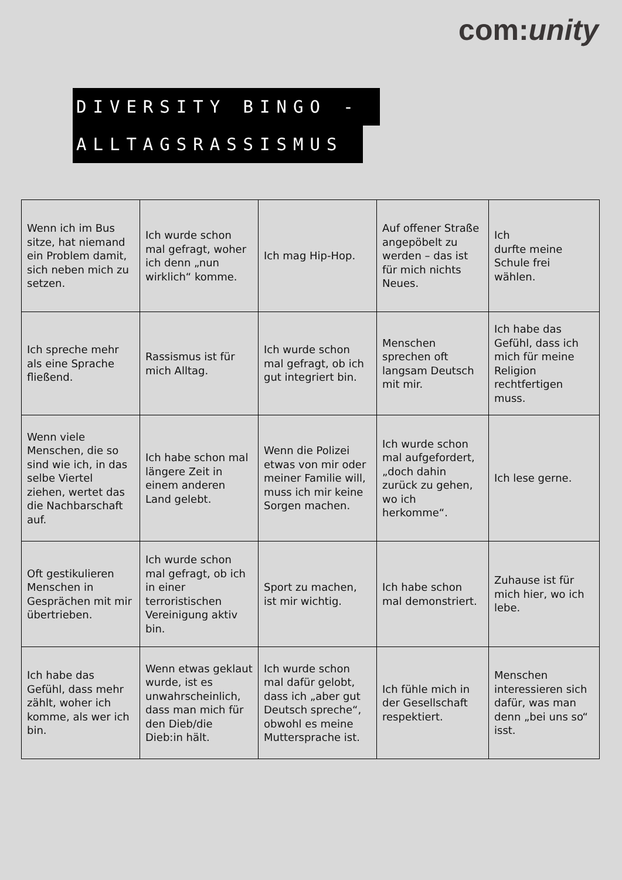com:unity
DIVERSITY BINGO -
ALLTAGSRASSISMUS
| Wenn ich im Bus sitze, hat niemand ein Problem damit, sich neben mich zu setzen. | Ich wurde schon mal gefragt, woher ich denn „nun wirklich“ komme. | Ich mag Hip-Hop. | Auf offener Straße angepöbelt zu werden – das ist für mich nichts Neues. | Ich durfte meine Schule frei wählen. |
| Ich spreche mehr als eine Sprache fließend. | Rassismus ist für mich Alltag. | Ich wurde schon mal gefragt, ob ich gut integriert bin. | Menschen sprechen oft langsam Deutsch mit mir. | Ich habe das Gefühl, dass ich mich für meine Religion rechtfertigen muss. |
| Wenn viele Menschen, die so sind wie ich, in das selbe Viertel ziehen, wertet das die Nachbarschaft auf. | Ich habe schon mal längere Zeit in einem anderen Land gelebt. | Wenn die Polizei etwas von mir oder meiner Familie will, muss ich mir keine Sorgen machen. | Ich wurde schon mal aufgefordert, „doch dahin zurück zu gehen, wo ich herkomme“. | Ich lese gerne. |
| Oft gestikulieren Menschen in Gesprächen mit mir übertrieben. | Ich wurde schon mal gefragt, ob ich in einer terroristischen Vereinigung aktiv bin. | Sport zu machen, ist mir wichtig. | Ich habe schon mal demonstriert. | Zuhause ist für mich hier, wo ich lebe. |
| Ich habe das Gefühl, dass mehr zählt, woher ich komme, als wer ich bin. | Wenn etwas geklaut wurde, ist es unwahrscheinlich, dass man mich für den Dieb/die Dieb:in hält. | Ich wurde schon mal dafür gelobt, dass ich „aber gut Deutsch spreche“, obwohl es meine Muttersprache ist. | Ich fühle mich in der Gesellschaft respektiert. | Menschen interessieren sich dafür, was man denn „bei uns so“ isst. |